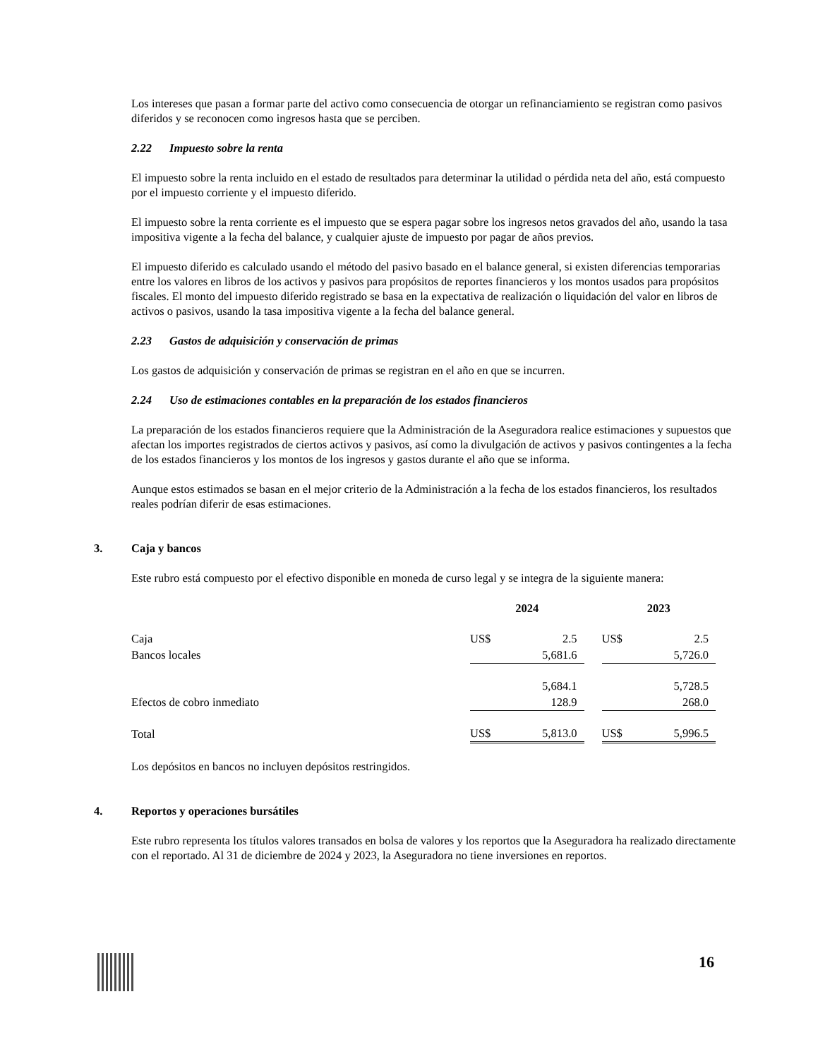Los intereses que pasan a formar parte del activo como consecuencia de otorgar un refinanciamiento se registran como pasivos diferidos y se reconocen como ingresos hasta que se perciben.
2.22 Impuesto sobre la renta
El impuesto sobre la renta incluido en el estado de resultados para determinar la utilidad o pérdida neta del año, está compuesto por el impuesto corriente y el impuesto diferido.
El impuesto sobre la renta corriente es el impuesto que se espera pagar sobre los ingresos netos gravados del año, usando la tasa impositiva vigente a la fecha del balance, y cualquier ajuste de impuesto por pagar de años previos.
El impuesto diferido es calculado usando el método del pasivo basado en el balance general, si existen diferencias temporarias entre los valores en libros de los activos y pasivos para propósitos de reportes financieros y los montos usados para propósitos fiscales. El monto del impuesto diferido registrado se basa en la expectativa de realización o liquidación del valor en libros de activos o pasivos, usando la tasa impositiva vigente a la fecha del balance general.
2.23 Gastos de adquisición y conservación de primas
Los gastos de adquisición y conservación de primas se registran en el año en que se incurren.
2.24 Uso de estimaciones contables en la preparación de los estados financieros
La preparación de los estados financieros requiere que la Administración de la Aseguradora realice estimaciones y supuestos que afectan los importes registrados de ciertos activos y pasivos, así como la divulgación de activos y pasivos contingentes a la fecha de los estados financieros y los montos de los ingresos y gastos durante el año que se informa.
Aunque estos estimados se basan en el mejor criterio de la Administración a la fecha de los estados financieros, los resultados reales podrían diferir de esas estimaciones.
3. Caja y bancos
Este rubro está compuesto por el efectivo disponible en moneda de curso legal y se integra de la siguiente manera:
| | 2024 | | | 2023 | |
| --- | --- | --- | --- | --- | --- |
| Caja | US$ | 2.5 | | US$ | 2.5 |
| Bancos locales | | 5,681.6 | | | 5,726.0 |
| | | 5,684.1 | | | 5,728.5 |
| Efectos de cobro inmediato | | 128.9 | | | 268.0 |
| Total | US$ | 5,813.0 | | US$ | 5,996.5 |
Los depósitos en bancos no incluyen depósitos restringidos.
4. Reportos y operaciones bursátiles
Este rubro representa los títulos valores transados en bolsa de valores y los reportos que la Aseguradora ha realizado directamente con el reportado. Al 31 de diciembre de 2024 y 2023, la Aseguradora no tiene inversiones en reportos.
16